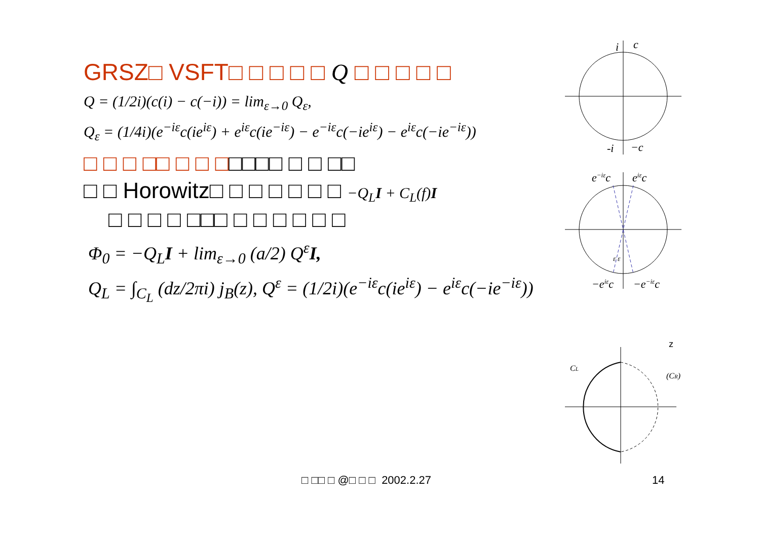GRSZ□ VSFT□ □ □ □ □ Q □ □ □ □ □
Q = (1/2i)(c(i) − c(−i)) = lim<sub>ε→0</sub> Q<sub>ε</sub>,
Q<sub>ε</sub> = (1/4i)(e<sup>−iε</sup>c(ie<sup>iε</sup>) + e<sup>iε</sup>c(ie<sup>−iε</sup>) − e<sup>−iε</sup>c(−ie<sup>iε</sup>) − e<sup>iε</sup>c(−ie<sup>−iε</sup>))
□ □ □ □□ □ □ □□□□□ □ □ □□
□ □ Horowitz□ □ □ □ □ □ □ −Q<sub>L</sub>I + C<sub>L</sub>(f)I
□ □ □ □ □□□ □ □ □ □ □ □
Φ<sub>0</sub> = −Q<sub>L</sub>I + lim<sub>ε→0</sub> (a/2) Q<sup>ε</sup>I,
Q<sub>L</sub> = ∫<sub>C<sub>L</sub></sub> (dz/2πi) j<sub>B</sub>(z), Q<sup>ε</sup> = (1/2i)(e<sup>−iε</sup>c(ie<sup>iε</sup>) − e<sup>iε</sup>c(−ie<sup>−iε</sup>))
i
c
-i
−c
e−iεc
eiεc
ε ε
−eiεc
−e−iεc
z
CL
(CR)
□ □□ □ @□ □ □ 2002.2.27 14